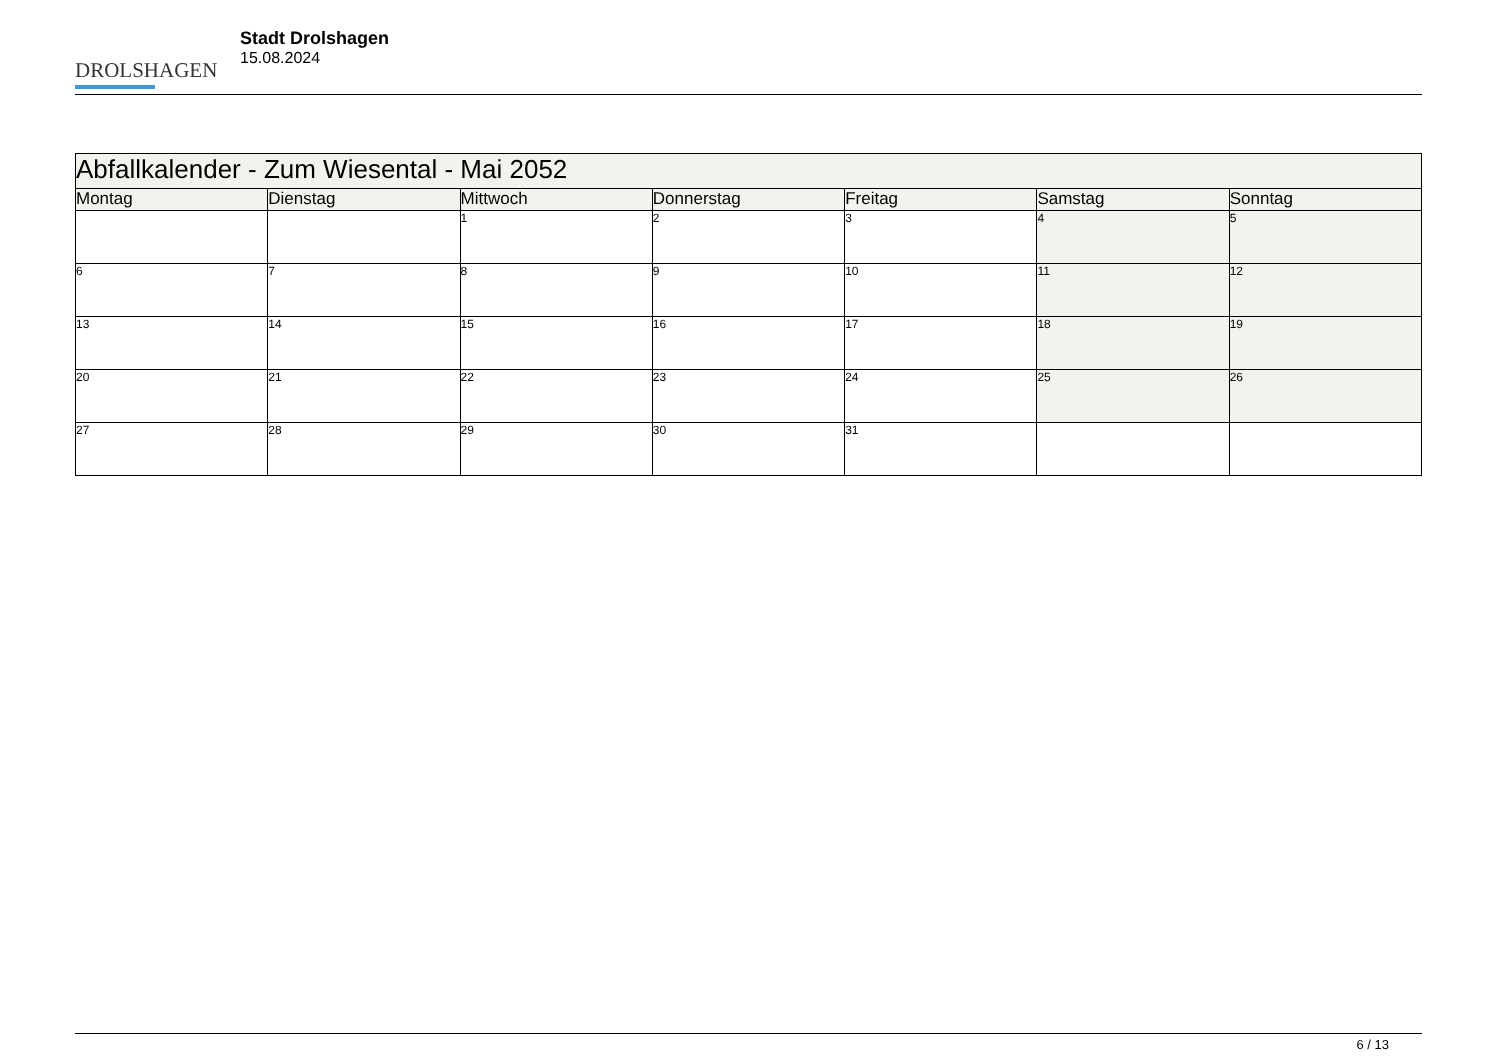DROLSHAGEN
Stadt Drolshagen
15.08.2024
| Abfallkalender - Zum Wiesental - Mai 2052 | | | | | | |
| --- | --- | --- | --- | --- | --- | --- |
| Montag | Dienstag | Mittwoch | Donnerstag | Freitag | Samstag | Sonntag |
| | | 1 | 2 | 3 | 4 | 5 |
| 6 | 7 | 8 | 9 | 10 | 11 | 12 |
| 13 | 14 | 15 | 16 | 17 | 18 | 19 |
| 20 | 21 | 22 | 23 | 24 | 25 | 26 |
| 27 | 28 | 29 | 30 | 31 | | |
6 / 13